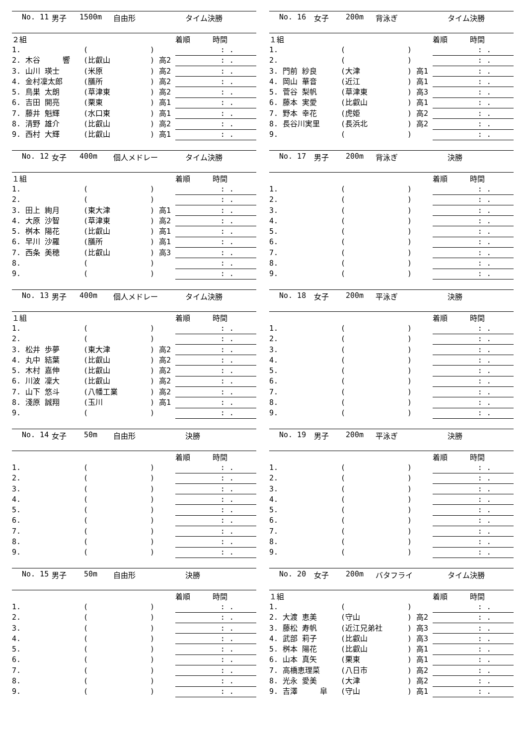No. 11 男子 1500m 自由形 タイム決勝
| ２組 | | | 着順 時間 |
| --- | --- | --- | --- |
| 1. | ( | ) | : . |
| 2. 木谷 響 | (比叡山 | ) 高2 | : . |
| 3. 山川 瑛士 | (米原 | ) 高2 | : . |
| 4. 金村凜太郎 | (膳所 | ) 高2 | : . |
| 5. 鳥巣 太朗 | (草津東 | ) 高2 | : . |
| 6. 吉田 開亮 | (栗東 | ) 高1 | : . |
| 7. 藤井 魁輝 | (水口東 | ) 高1 | : . |
| 8. 清野 雄介 | (比叡山 | ) 高2 | : . |
| 9. 西村 大輝 | (比叡山 | ) 高1 | : . |
No. 12 女子 400m 個人メドレー タイム決勝
| １組 | | | 着順 時間 |
| --- | --- | --- | --- |
| 1. | ( | ) | : . |
| 2. | ( | ) | : . |
| 3. 田上 絢月 | (東大津 | ) 高1 | : . |
| 4. 大原 沙智 | (草津東 | ) 高2 | : . |
| 5. 桝本 陽花 | (比叡山 | ) 高1 | : . |
| 6. 早川 沙羅 | (膳所 | ) 高1 | : . |
| 7. 西条 美穂 | (比叡山 | ) 高3 | : . |
| 8. | ( | ) | : . |
| 9. | ( | ) | : . |
No. 13 男子 400m 個人メドレー タイム決勝
| １組 | | | 着順 時間 |
| --- | --- | --- | --- |
| 1. | ( | ) | : . |
| 2. | ( | ) | : . |
| 3. 松井 歩夢 | (東大津 | ) 高2 | : . |
| 4. 丸中 結葉 | (比叡山 | ) 高2 | : . |
| 5. 木村 嘉伸 | (比叡山 | ) 高2 | : . |
| 6. 川波 凜大 | (比叡山 | ) 高2 | : . |
| 7. 山下 悠斗 | (八幡工業 | ) 高2 | : . |
| 8. 淺原 誠翔 | (玉川 | ) 高1 | : . |
| 9. | ( | ) | : . |
No. 14 女子 50m 自由形 決勝
| | | | 着順 時間 |
| --- | --- | --- | --- |
| 1. | ( | ) | : . |
| 2. | ( | ) | : . |
| 3. | ( | ) | : . |
| 4. | ( | ) | : . |
| 5. | ( | ) | : . |
| 6. | ( | ) | : . |
| 7. | ( | ) | : . |
| 8. | ( | ) | : . |
| 9. | ( | ) | : . |
No. 15 男子 50m 自由形 決勝
| | | | 着順 時間 |
| --- | --- | --- | --- |
| 1. | ( | ) | : . |
| 2. | ( | ) | : . |
| 3. | ( | ) | : . |
| 4. | ( | ) | : . |
| 5. | ( | ) | : . |
| 6. | ( | ) | : . |
| 7. | ( | ) | : . |
| 8. | ( | ) | : . |
| 9. | ( | ) | : . |
No. 16 女子 200m 背泳ぎ タイム決勝
| １組 | | | 着順 時間 |
| --- | --- | --- | --- |
| 1. | ( | ) | : . |
| 2. | ( | ) | : . |
| 3. 門前 紗良 | (大津 | ) 高1 | : . |
| 4. 岡山 華音 | (近江 | ) 高1 | : . |
| 5. 菅谷 梨帆 | (草津東 | ) 高3 | : . |
| 6. 藤本 実愛 | (比叡山 | ) 高1 | : . |
| 7. 野本 幸花 | (虎姫 | ) 高2 | : . |
| 8. 長谷川実里 | (長浜北 | ) 高2 | : . |
| 9. | ( | ) | : . |
No. 17 男子 200m 背泳ぎ 決勝
| | | | 着順 時間 |
| --- | --- | --- | --- |
| 1. | ( | ) | : . |
| 2. | ( | ) | : . |
| 3. | ( | ) | : . |
| 4. | ( | ) | : . |
| 5. | ( | ) | : . |
| 6. | ( | ) | : . |
| 7. | ( | ) | : . |
| 8. | ( | ) | : . |
| 9. | ( | ) | : . |
No. 18 女子 200m 平泳ぎ 決勝
| | | | 着順 時間 |
| --- | --- | --- | --- |
| 1. | ( | ) | : . |
| 2. | ( | ) | : . |
| 3. | ( | ) | : . |
| 4. | ( | ) | : . |
| 5. | ( | ) | : . |
| 6. | ( | ) | : . |
| 7. | ( | ) | : . |
| 8. | ( | ) | : . |
| 9. | ( | ) | : . |
No. 19 男子 200m 平泳ぎ 決勝
| | | | 着順 時間 |
| --- | --- | --- | --- |
| 1. | ( | ) | : . |
| 2. | ( | ) | : . |
| 3. | ( | ) | : . |
| 4. | ( | ) | : . |
| 5. | ( | ) | : . |
| 6. | ( | ) | : . |
| 7. | ( | ) | : . |
| 8. | ( | ) | : . |
| 9. | ( | ) | : . |
No. 20 女子 200m バタフライ タイム決勝
| １組 | | | 着順 時間 |
| --- | --- | --- | --- |
| 1. | ( | ) | : . |
| 2. 大渡 恵美 | (守山 | ) 高2 | : . |
| 3. 藤松 寿帆 | (近江兄弟社 | ) 高3 | : . |
| 4. 武部 莉子 | (比叡山 | ) 高3 | : . |
| 5. 桝本 陽花 | (比叡山 | ) 高1 | : . |
| 6. 山本 真矢 | (栗東 | ) 高1 | : . |
| 7. 高橋恵理菜 | (八日市 | ) 高2 | : . |
| 8. 光永 愛美 | (大津 | ) 高2 | : . |
| 9. 吉澤 皐 | (守山 | ) 高1 | : . |